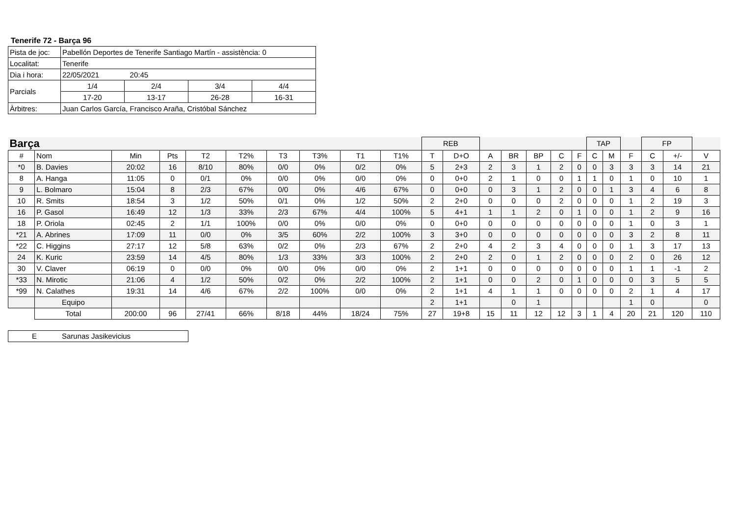Tenerife 72 - Barça 96
| Pista de joc: | Pabellón Deportes de Tenerife Santiago Martín - assistència: 0 | | | |
| Localitat: | Tenerife | | | |
| Dia i hora: | 22/05/2021 20:45 | | | |
| Parcials | 1/4 | 2/4 | 3/4 | 4/4 |
| | 17-20 | 13-17 | 26-28 | 16-31 |
| Àrbitres: | Juan Carlos García, Francisco Araña, Cristóbal Sánchez | | | |
| Barça | | | | | | | | | | REB | | | | | | | TAP | | | FP | | |
| # | Nom | Min | Pts | T2 | T2% | T3 | T3% | T1 | T1% | T | D+O | A | BR | BP | C | F | C | M | F | C | +/- | V |
| *0 | B. Davies | 20:02 | 16 | 8/10 | 80% | 0/0 | 0% | 0/2 | 0% | 5 | 2+3 | 2 | 3 | 1 | 2 | 0 | 0 | 3 | 3 | 3 | 14 | 21 |
| 8 | A. Hanga | 11:05 | 0 | 0/1 | 0% | 0/0 | 0% | 0/0 | 0% | 0 | 0+0 | 2 | 1 | 0 | 0 | 1 | 1 | 0 | 1 | 0 | 10 | 1 |
| 9 | L. Bolmaro | 15:04 | 8 | 2/3 | 67% | 0/0 | 0% | 4/6 | 67% | 0 | 0+0 | 0 | 3 | 1 | 2 | 0 | 0 | 1 | 3 | 4 | 6 | 8 |
| 10 | R. Smits | 18:54 | 3 | 1/2 | 50% | 0/1 | 0% | 1/2 | 50% | 2 | 2+0 | 0 | 0 | 0 | 2 | 0 | 0 | 0 | 1 | 2 | 19 | 3 |
| 16 | P. Gasol | 16:49 | 12 | 1/3 | 33% | 2/3 | 67% | 4/4 | 100% | 5 | 4+1 | 1 | 1 | 2 | 0 | 1 | 0 | 0 | 1 | 2 | 9 | 16 |
| 18 | P. Oriola | 02:45 | 2 | 1/1 | 100% | 0/0 | 0% | 0/0 | 0% | 0 | 0+0 | 0 | 0 | 0 | 0 | 0 | 0 | 0 | 1 | 0 | 3 | 1 |
| *21 | A. Abrines | 17:09 | 11 | 0/0 | 0% | 3/5 | 60% | 2/2 | 100% | 3 | 3+0 | 0 | 0 | 0 | 0 | 0 | 0 | 0 | 3 | 2 | 8 | 11 |
| *22 | C. Higgins | 27:17 | 12 | 5/8 | 63% | 0/2 | 0% | 2/3 | 67% | 2 | 2+0 | 4 | 2 | 3 | 4 | 0 | 0 | 0 | 1 | 3 | 17 | 13 |
| 24 | K. Kuric | 23:59 | 14 | 4/5 | 80% | 1/3 | 33% | 3/3 | 100% | 2 | 2+0 | 2 | 0 | 1 | 2 | 0 | 0 | 0 | 2 | 0 | 26 | 12 |
| 30 | V. Claver | 06:19 | 0 | 0/0 | 0% | 0/0 | 0% | 0/0 | 0% | 2 | 1+1 | 0 | 0 | 0 | 0 | 0 | 0 | 0 | 1 | 1 | -1 | 2 |
| *33 | N. Mirotic | 21:06 | 4 | 1/2 | 50% | 0/2 | 0% | 2/2 | 100% | 2 | 1+1 | 0 | 0 | 2 | 0 | 1 | 0 | 0 | 0 | 3 | 5 | 5 |
| *99 | N. Calathes | 19:31 | 14 | 4/6 | 67% | 2/2 | 100% | 0/0 | 0% | 2 | 1+1 | 4 | 1 | 1 | 0 | 0 | 0 | 0 | 2 | 1 | 4 | 17 |
| | Equipo | | | | | | | | | 2 | 1+1 | | 0 | 1 | | | | | 1 | 0 | | 0 |
| | Total | 200:00 | 96 | 27/41 | 66% | 8/18 | 44% | 18/24 | 75% | 27 | 19+8 | 15 | 11 | 12 | 12 | 3 | 1 | 4 | 20 | 21 | 120 | 110 |
| E | Sarunas Jasikevicius |